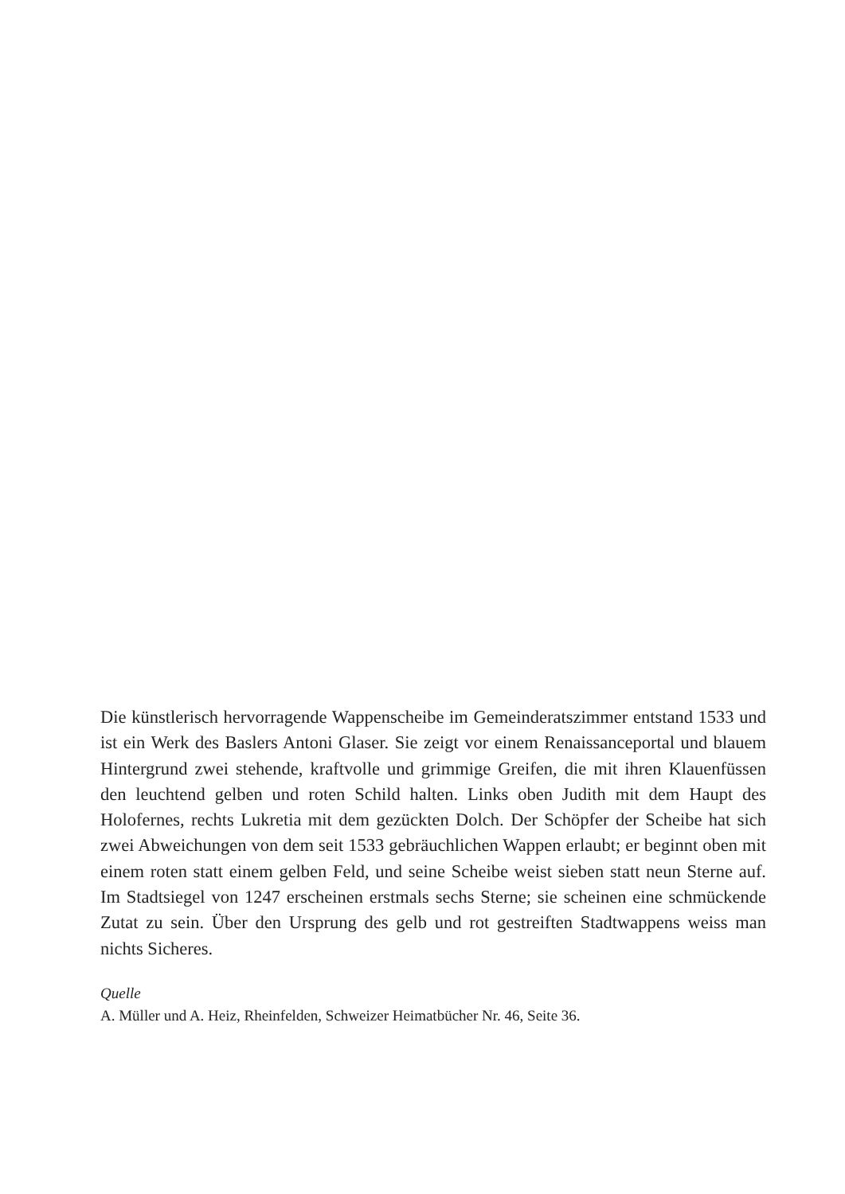Die künstlerisch hervorragende Wappenscheibe im Gemeinderatszimmer entstand 1533 und ist ein Werk des Baslers Antoni Glaser. Sie zeigt vor einem Renaissanceportal und blauem Hintergrund zwei stehende, kraftvolle und grimmige Greifen, die mit ihren Klauenfüssen den leuchtend gelben und roten Schild halten. Links oben Judith mit dem Haupt des Holofernes, rechts Lukretia mit dem gezückten Dolch. Der Schöpfer der Scheibe hat sich zwei Abweichungen von dem seit 1533 gebräuchlichen Wappen erlaubt; er beginnt oben mit einem roten statt einem gelben Feld, und seine Scheibe weist sieben statt neun Sterne auf. Im Stadtsiegel von 1247 erscheinen erstmals sechs Sterne; sie scheinen eine schmückende Zutat zu sein. Über den Ursprung des gelb und rot gestreiften Stadtwappens weiss man nichts Sicheres.
Quelle
A. Müller und A. Heiz, Rheinfelden, Schweizer Heimatbücher Nr. 46, Seite 36.